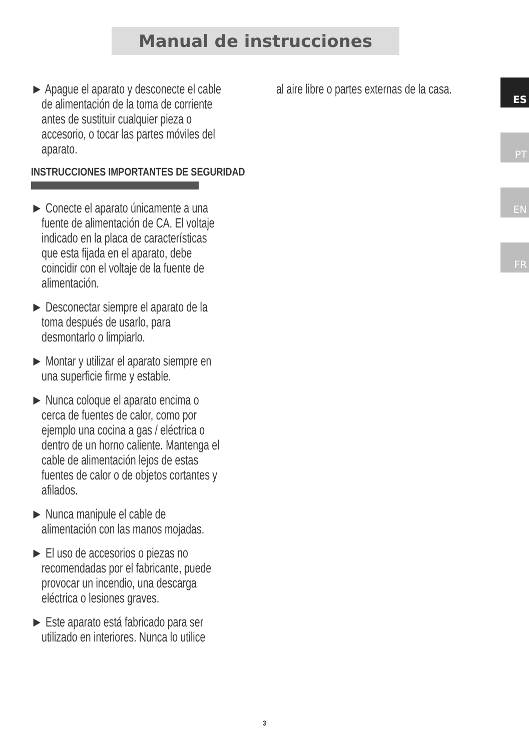Manual de instrucciones
► Apague el aparato y desconecte el cable de alimentación de la toma de corriente antes de sustituir cualquier pieza o accesorio, o tocar las partes móviles del aparato.
INSTRUCCIONES IMPORTANTES DE SEGURIDAD
► Conecte el aparato únicamente a una fuente de alimentación de CA. El voltaje indicado en la placa de características que esta fijada en el aparato, debe coincidir con el voltaje de la fuente de alimentación.
► Desconectar siempre el aparato de la toma después de usarlo, para desmontarlo o limpiarlo.
► Montar y utilizar el aparato siempre en una superficie firme y estable.
► Nunca coloque el aparato encima o cerca de fuentes de calor, como por ejemplo una cocina a gas / eléctrica o dentro de un horno caliente. Mantenga el cable de alimentación lejos de estas fuentes de calor o de objetos cortantes y afilados.
► Nunca manipule el cable de alimentación con las manos mojadas.
► El uso de accesorios o piezas no recomendadas por el fabricante, puede provocar un incendio, una descarga eléctrica o lesiones graves.
► Este aparato está fabricado para ser utilizado en interiores. Nunca lo utilice
al aire libre o partes externas de la casa.
ES
PT
EN
FR
3